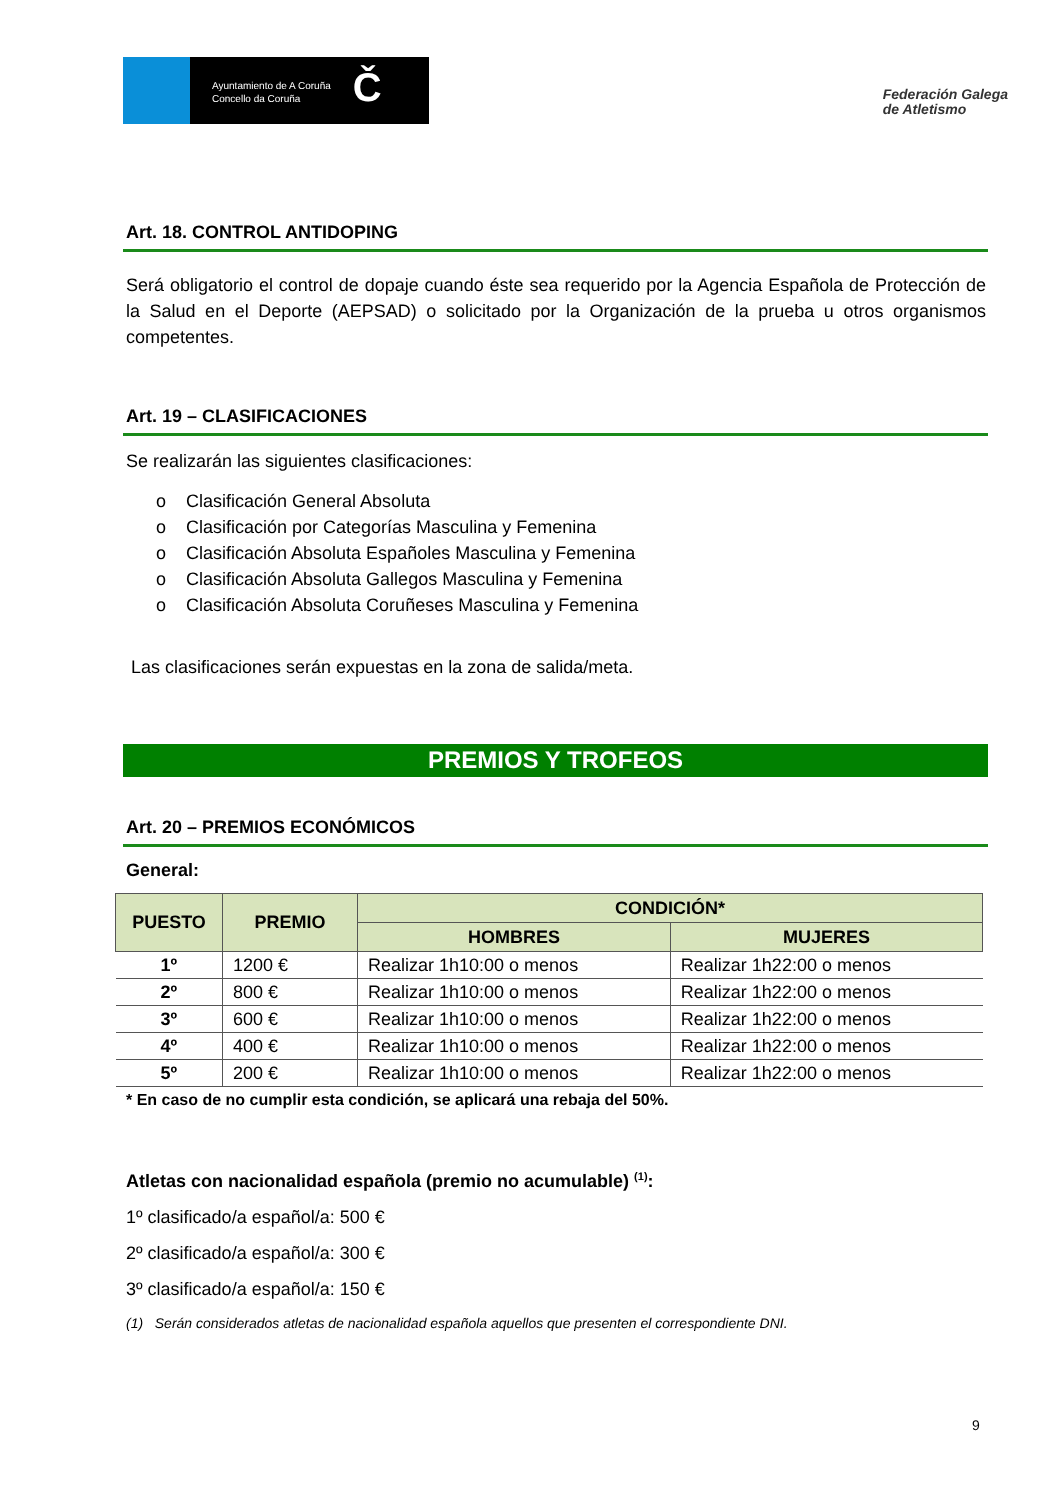Ayuntamiento de A Coruña
Concello da Coruña
Č
Federación Galega
de Atletismo
Art. 18. CONTROL ANTIDOPING
Será obligatorio el control de dopaje cuando éste sea requerido por la Agencia Española de Protección de la Salud en el Deporte (AEPSAD) o solicitado por la Organización de la prueba u otros organismos competentes.
Art. 19 – CLASIFICACIONES
Se realizarán las siguientes clasificaciones:
o Clasificación General Absoluta
o Clasificación por Categorías Masculina y Femenina
o Clasificación Absoluta Españoles Masculina y Femenina
o Clasificación Absoluta Gallegos Masculina y Femenina
o Clasificación Absoluta Coruñeses Masculina y Femenina
Las clasificaciones serán expuestas en la zona de salida/meta.
PREMIOS Y TROFEOS
Art. 20 – PREMIOS ECONÓMICOS
General:
| PUESTO | PREMIO | CONDICIÓN* | |
| --- | --- | --- | --- |
| | | HOMBRES | MUJERES |
| 1º | 1200 € | Realizar 1h10:00 o menos | Realizar 1h22:00 o menos |
| 2º | 800 € | Realizar 1h10:00 o menos | Realizar 1h22:00 o menos |
| 3º | 600 € | Realizar 1h10:00 o menos | Realizar 1h22:00 o menos |
| 4º | 400 € | Realizar 1h10:00 o menos | Realizar 1h22:00 o menos |
| 5º | 200 € | Realizar 1h10:00 o menos | Realizar 1h22:00 o menos |
* En caso de no cumplir esta condición, se aplicará una rebaja del 50%.
Atletas con nacionalidad española (premio no acumulable) <sup>(1)</sup>:
1º clasificado/a español/a: 500 €
2º clasificado/a español/a: 300 €
3º clasificado/a español/a: 150 €
(1) Serán considerados atletas de nacionalidad española aquellos que presenten el correspondiente DNI.
9